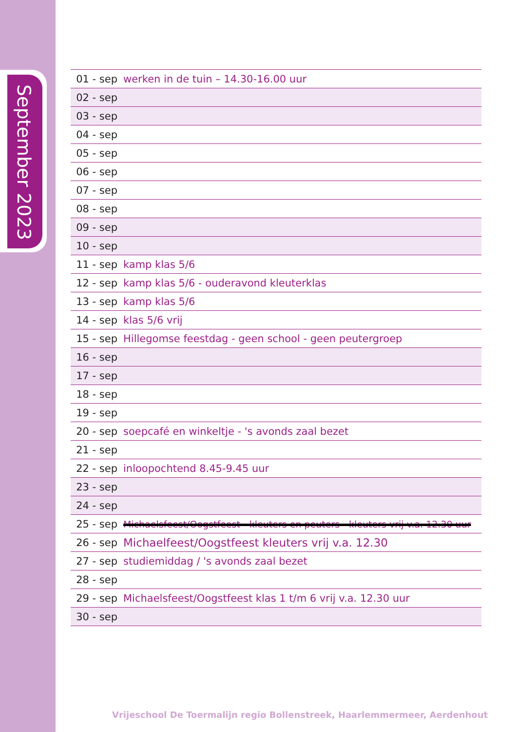September 2023
| 01 - sep | werken in de tuin – 14.30-16.00 uur |
| 02 - sep | |
| 03 - sep | |
| 04 - sep | |
| 05 - sep | |
| 06 - sep | |
| 07 - sep | |
| 08 - sep | |
| 09 - sep | |
| 10 - sep | |
| 11 - sep | kamp klas 5/6 |
| 12 - sep | kamp klas 5/6 - ouderavond kleuterklas |
| 13 - sep | kamp klas 5/6 |
| 14 - sep | klas 5/6 vrij |
| 15 - sep | Hillegomse feestdag - geen school - geen peutergroep |
| 16 - sep | |
| 17 - sep | |
| 18 - sep | |
| 19 - sep | |
| 20 - sep | soepcafé en winkeltje - 's avonds zaal bezet |
| 21 - sep | |
| 22 - sep | inloopochtend 8.45-9.45 uur |
| 23 - sep | |
| 24 - sep | |
| 25 - sep | Michaelsfeest/Oogstfeest - kleuters en peuters - kleuters vrij v.a. 12.30 uur |
| 26 - sep | Michaelfeest/Oogstfeest kleuters vrij v.a. 12.30 |
| 27 - sep | studiemiddag / 's avonds zaal bezet |
| 28 - sep | |
| 29 - sep | Michaelsfeest/Oogstfeest klas 1 t/m 6 vrij v.a. 12.30 uur |
| 30 - sep | |
Vrijeschool De Toermalijn regio Bollenstreek, Haarlemmermeer, Aerdenhout